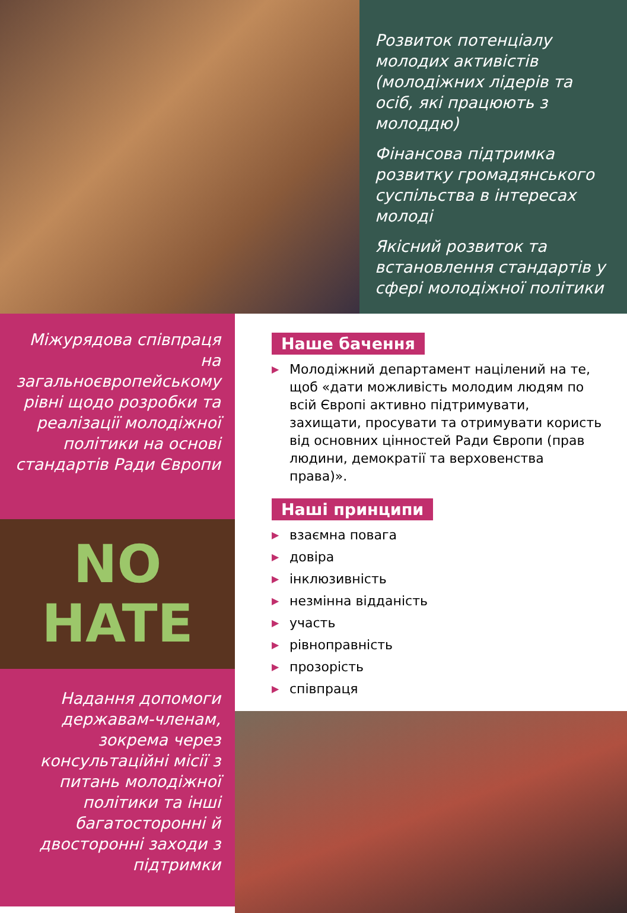Розвиток потенціалу молодих активістів (молодіжних лідерів та осіб, які працюють з молоддю)
Фінансова підтримка розвитку громадянського суспільства в інтересах молоді
Якісний розвиток та встановлення стандартів у сфері молодіжної політики
Міжурядова співпраця на загальноєвропейському рівні щодо розробки та реалізації молодіжної політики на основі стандартів Ради Європи
NO
HATE
Надання допомоги державам-членам, зокрема через консультаційні місії з питань молодіжної політики та інші багатосторонні й двосторонні заходи з підтримки
Наше бачення
▶ Молодіжний департамент націлений на те, щоб «дати можливість молодим людям по всій Європі активно підтримувати, захищати, просувати та отримувати користь від основних цінностей Ради Європи (прав людини, демократії та верховенства права)».
Наші принципи
▶ взаємна повага
▶ довіра
▶ інклюзивність
▶ незмінна відданість
▶ участь
▶ рівноправність
▶ прозорість
▶ співпраця